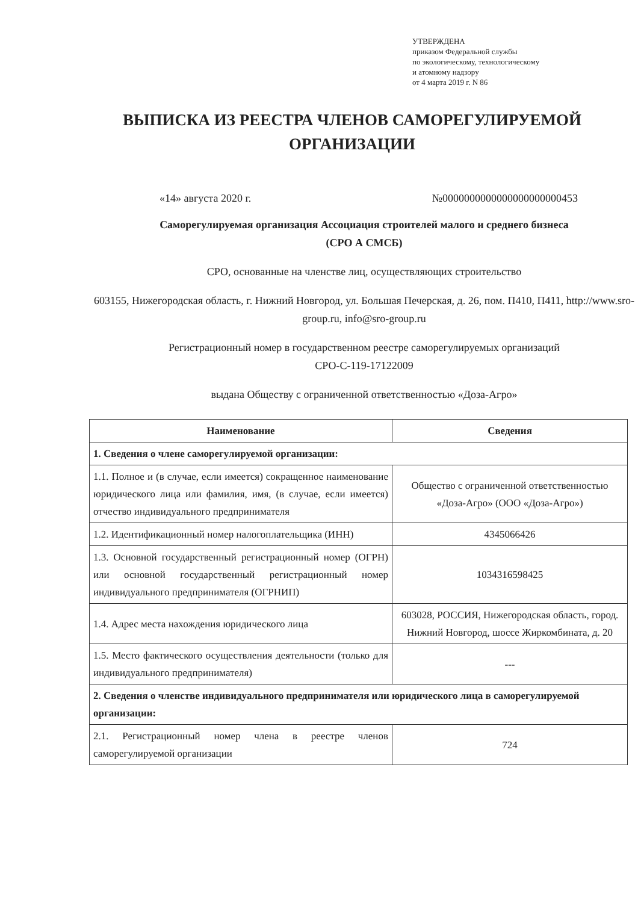УТВЕРЖДЕНА
приказом Федеральной службы
по экологическому, технологическому
и атомному надзору
от 4 марта 2019 г. N 86
ВЫПИСКА ИЗ РЕЕСТРА ЧЛЕНОВ САМОРЕГУЛИРУЕМОЙ ОРГАНИЗАЦИИ
«14» августа 2020 г. №0000000000000000000000453
Саморегулируемая организация Ассоциация строителей малого и среднего бизнеса
(СРО А СМСБ)
СРО, основанные на членстве лиц, осуществляющих строительство
603155, Нижегородская область, г. Нижний Новгород, ул. Большая Печерская, д. 26, пом. П410, П411, http://www.sro-group.ru, info@sro-group.ru
Регистрационный номер в государственном реестре саморегулируемых организаций
СРО-С-119-17122009
выдана Обществу с ограниченной ответственностью «Доза-Агро»
| Наименование | Сведения |
| --- | --- |
| 1. Сведения о члене саморегулируемой организации: | |
| 1.1. Полное и (в случае, если имеется) сокращенное наименование юридического лица или фамилия, имя, (в случае, если имеется) отчество индивидуального предпринимателя | Общество с ограниченной ответственностью «Доза-Агро» (ООО «Доза-Агро») |
| 1.2. Идентификационный номер налогоплательщика (ИНН) | 4345066426 |
| 1.3. Основной государственный регистрационный номер (ОГРН) или основной государственный регистрационный номер индивидуального предпринимателя (ОГРНИП) | 1034316598425 |
| 1.4. Адрес места нахождения юридического лица | 603028, РОССИЯ, Нижегородская область, город. Нижний Новгород, шоссе Жиркомбината, д. 20 |
| 1.5. Место фактического осуществления деятельности (только для индивидуального предпринимателя) | --- |
| 2. Сведения о членстве индивидуального предпринимателя или юридического лица в саморегулируемой организации: | |
| 2.1. Регистрационный номер члена в реестре членов саморегулируемой организации | 724 |